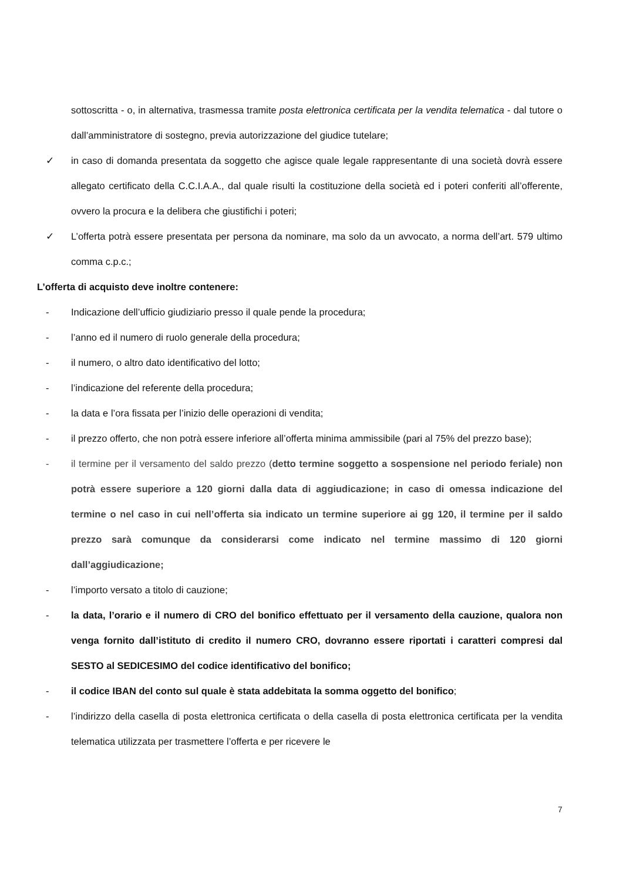sottoscritta - o, in alternativa, trasmessa tramite posta elettronica certificata per la vendita telematica - dal tutore o dall’amministratore di sostegno, previa autorizzazione del giudice tutelare;
✓ in caso di domanda presentata da soggetto che agisce quale legale rappresentante di una società dovrà essere allegato certificato della C.C.I.A.A., dal quale risulti la costituzione della società ed i poteri conferiti all’offerente, ovvero la procura e la delibera che giustifichi i poteri;
✓ L’offerta potrà essere presentata per persona da nominare, ma solo da un avvocato, a norma dell’art. 579 ultimo comma c.p.c.;
L’offerta di acquisto deve inoltre contenere:
- Indicazione dell’ufficio giudiziario presso il quale pende la procedura;
- l’anno ed il numero di ruolo generale della procedura;
- il numero, o altro dato identificativo del lotto;
- l’indicazione del referente della procedura;
- la data e l’ora fissata per l’inizio delle operazioni di vendita;
- il prezzo offerto, che non potrà essere inferiore all’offerta minima ammissibile (pari al 75% del prezzo base);
- il termine per il versamento del saldo prezzo (detto termine soggetto a sospensione nel periodo feriale) non potrà essere superiore a 120 giorni dalla data di aggiudicazione; in caso di omessa indicazione del termine o nel caso in cui nell’offerta sia indicato un termine superiore ai gg 120, il termine per il saldo prezzo sarà comunque da considerarsi come indicato nel termine massimo di 120 giorni dall’aggiudicazione;
- l’importo versato a titolo di cauzione;
- la data, l’orario e il numero di CRO del bonifico effettuato per il versamento della cauzione, qualora non venga fornito dall’istituto di credito il numero CRO, dovranno essere riportati i caratteri compresi dal SESTO al SEDICESIMO del codice identificativo del bonifico;
- il codice IBAN del conto sul quale è stata addebitata la somma oggetto del bonifico;
- l’indirizzo della casella di posta elettronica certificata o della casella di posta elettronica certificata per la vendita telematica utilizzata per trasmettere l’offerta e per ricevere le
7